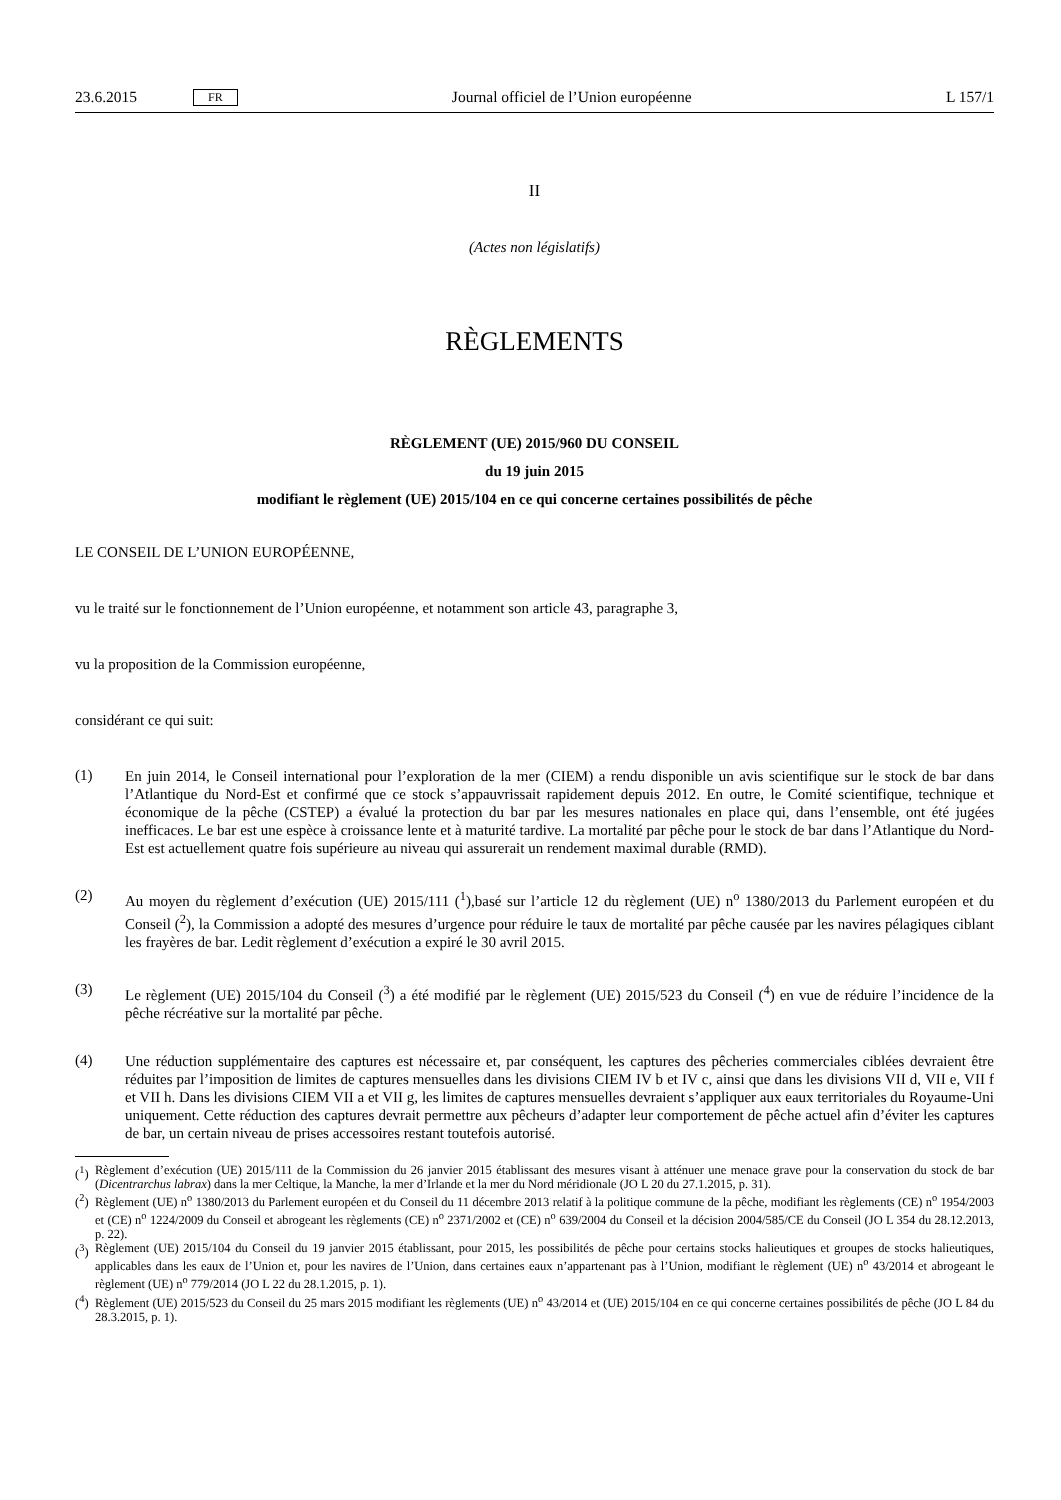23.6.2015 FR Journal officiel de l’Union européenne L 157/1
II
(Actes non législatifs)
RÈGLEMENTS
RÈGLEMENT (UE) 2015/960 DU CONSEIL
du 19 juin 2015
modifiant le règlement (UE) 2015/104 en ce qui concerne certaines possibilités de pêche
LE CONSEIL DE L’UNION EUROPÉENNE,
vu le traité sur le fonctionnement de l’Union européenne, et notamment son article 43, paragraphe 3,
vu la proposition de la Commission européenne,
considérant ce qui suit:
(1)
En juin 2014, le Conseil international pour l’exploration de la mer (CIEM) a rendu disponible un avis scientifique sur le stock de bar dans l’Atlantique du Nord-Est et confirmé que ce stock s’appauvrissait rapidement depuis 2012. En outre, le Comité scientifique, technique et économique de la pêche (CSTEP) a évalué la protection du bar par les mesures nationales en place qui, dans l’ensemble, ont été jugées inefficaces. Le bar est une espèce à croissance lente et à maturité tardive. La mortalité par pêche pour le stock de bar dans l’Atlantique du Nord-Est est actuellement quatre fois supérieure au niveau qui assurerait un rendement maximal durable (RMD).
(2)
Au moyen du règlement d’exécution (UE) 2015/111 (<sup>1</sup>),basé sur l’article 12 du règlement (UE) n<sup>o</sup> 1380/2013 du Parlement européen et du Conseil (<sup>2</sup>), la Commission a adopté des mesures d’urgence pour réduire le taux de mortalité par pêche causée par les navires pélagiques ciblant les frayères de bar. Ledit règlement d’exécution a expiré le 30 avril 2015.
(3)
Le règlement (UE) 2015/104 du Conseil (<sup>3</sup>) a été modifié par le règlement (UE) 2015/523 du Conseil (<sup>4</sup>) en vue de réduire l’incidence de la pêche récréative sur la mortalité par pêche.
(4)
Une réduction supplémentaire des captures est nécessaire et, par conséquent, les captures des pêcheries commerciales ciblées devraient être réduites par l’imposition de limites de captures mensuelles dans les divisions CIEM IV b et IV c, ainsi que dans les divisions VII d, VII e, VII f et VII h. Dans les divisions CIEM VII a et VII g, les limites de captures mensuelles devraient s’appliquer aux eaux territoriales du Royaume-Uni uniquement. Cette réduction des captures devrait permettre aux pêcheurs d’adapter leur comportement de pêche actuel afin d’éviter les captures de bar, un certain niveau de prises accessoires restant toutefois autorisé.
(<sup>1</sup>) Règlement d’exécution (UE) 2015/111 de la Commission du 26 janvier 2015 établissant des mesures visant à atténuer une menace grave pour la conservation du stock de bar (Dicentrarchus labrax) dans la mer Celtique, la Manche, la mer d’Irlande et la mer du Nord méridionale (JO L 20 du 27.1.2015, p. 31).
(<sup>2</sup>) Règlement (UE) n<sup>o</sup> 1380/2013 du Parlement européen et du Conseil du 11 décembre 2013 relatif à la politique commune de la pêche, modifiant les règlements (CE) n<sup>o</sup> 1954/2003 et (CE) n<sup>o</sup> 1224/2009 du Conseil et abrogeant les règlements (CE) n<sup>o</sup> 2371/2002 et (CE) n<sup>o</sup> 639/2004 du Conseil et la décision 2004/585/CE du Conseil (JO L 354 du 28.12.2013, p. 22).
(<sup>3</sup>) Règlement (UE) 2015/104 du Conseil du 19 janvier 2015 établissant, pour 2015, les possibilités de pêche pour certains stocks halieutiques et groupes de stocks halieutiques, applicables dans les eaux de l’Union et, pour les navires de l’Union, dans certaines eaux n’appartenant pas à l’Union, modifiant le règlement (UE) n<sup>o</sup> 43/2014 et abrogeant le règlement (UE) n<sup>o</sup> 779/2014 (JO L 22 du 28.1.2015, p. 1).
(<sup>4</sup>) Règlement (UE) 2015/523 du Conseil du 25 mars 2015 modifiant les règlements (UE) n<sup>o</sup> 43/2014 et (UE) 2015/104 en ce qui concerne certaines possibilités de pêche (JO L 84 du 28.3.2015, p. 1).